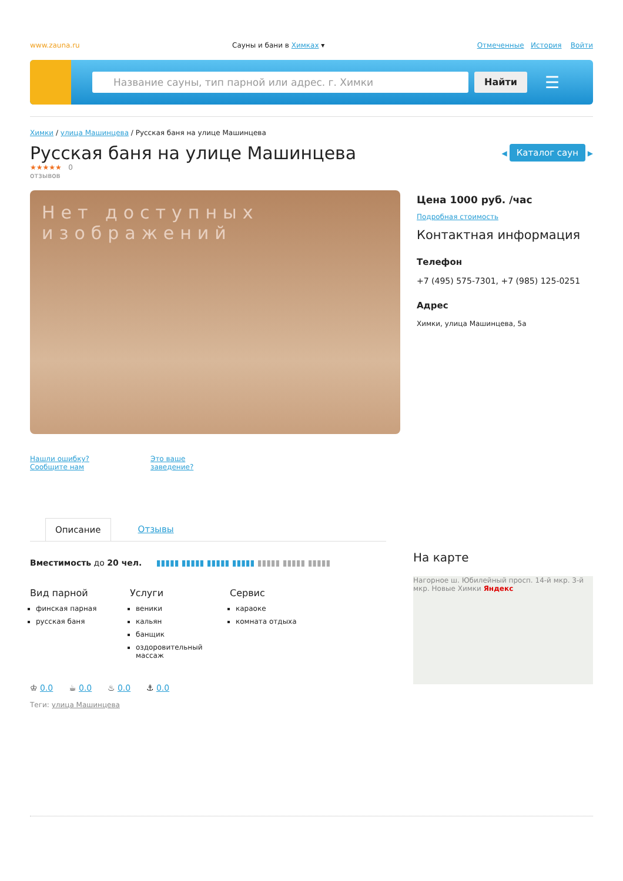www.zauna.ru Сауны и бани в Химках ▾ Отмеченные История Войти
Название сауны, тип парной или адрес. г. Химки Найти
☰
Химки / улица Машинцева / Русская баня на улице Машинцева
Русская баня на улице Машинцева
◀ Каталог саун ▶
★★★★★ 0
отзывов
Нет доступных изображений
Нашли ошибку? Сообщите нам Это ваше заведение?
Цена 1000 руб. /час
Подробная стоимость
Контактная информация
Телефон
+7 (495) 575-7301, +7 (985) 125-0251
Адрес
Химки, улица Машинцева, 5а
Описание Отзывы
Вместимость до 20 чел. ▮▮▮▮▮ ▮▮▮▮▮ ▮▮▮▮▮ ▮▮▮▮▮ ▮▮▮▮▮ ▮▮▮▮▮ ▮▮▮▮▮
Вид парной
финская парная
русская баня
Услуги
веники
кальян
банщик
оздоровительный массаж
Сервис
караоке
комната отдыха
♔ 0.0 ☕ 0.0 ♨ 0.0 ⚓ 0.0
Теги: улица Машинцева
На карте
Нагорное ш. Юбилейный просп. 14-й мкр. 3-й мкр. Новые Химки Яндекс